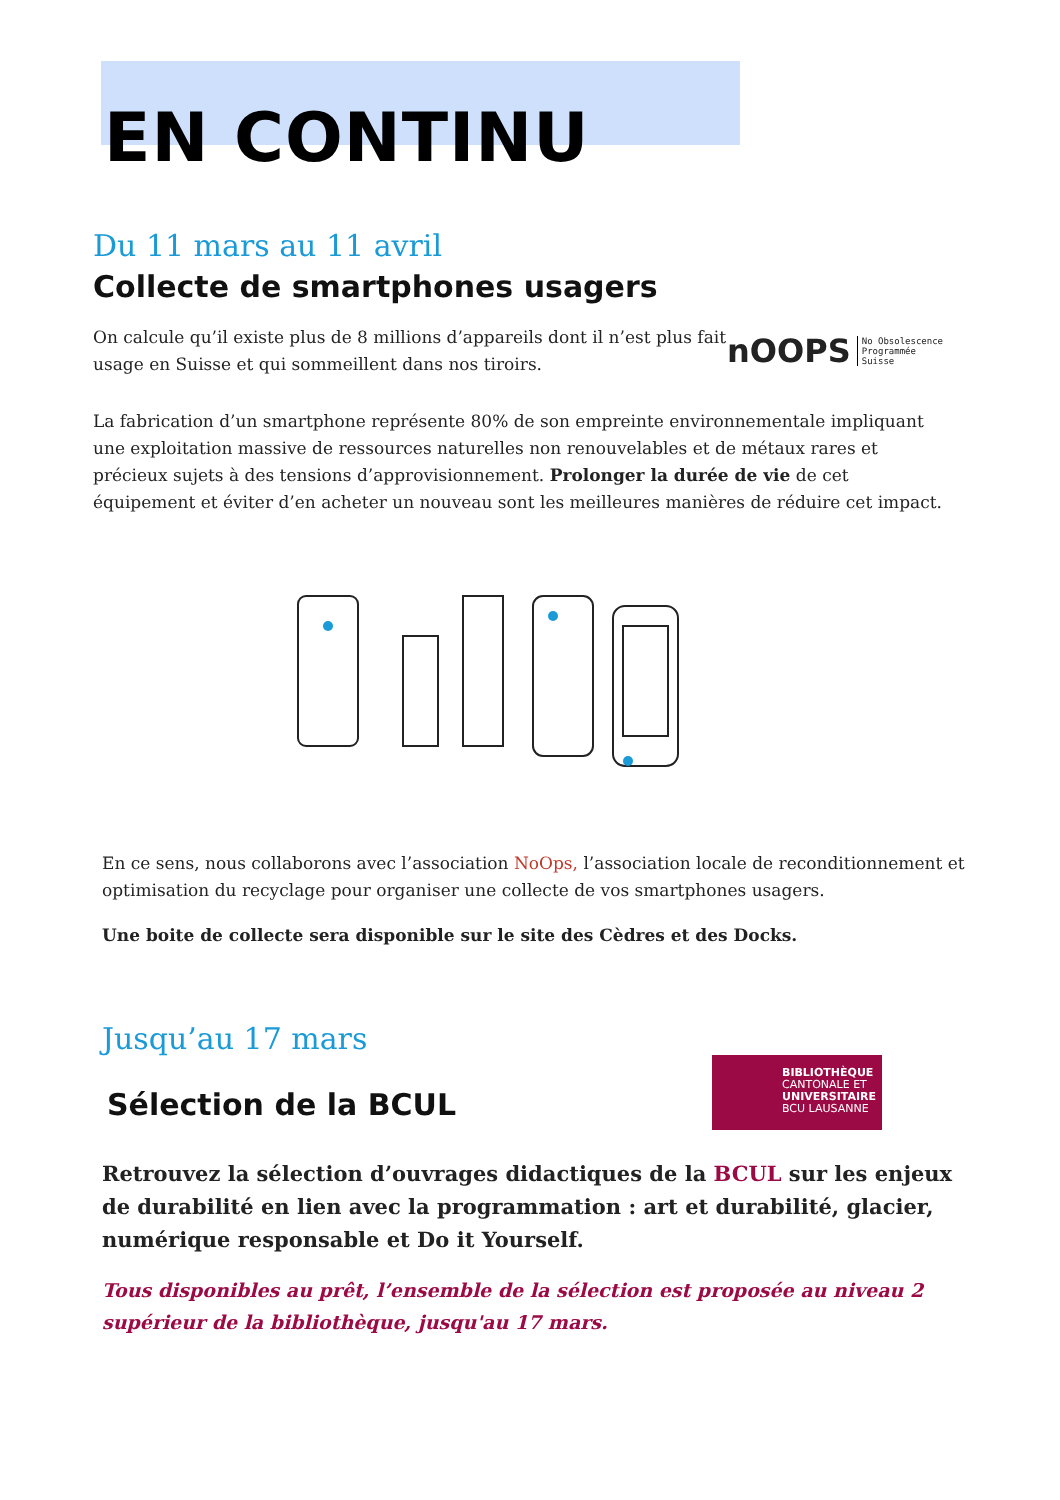EN CONTINU
Du 11 mars au 11 avril
Collecte de smartphones usagers
On calcule qu’il existe plus de 8 millions d’appareils dont il n’est plus fait
usage en Suisse et qui sommeillent dans nos tiroirs.
nOOPS No Obsolescence
Programmée
Suisse
La fabrication d’un smartphone représente 80% de son empreinte environnementale impliquant une exploitation massive de ressources naturelles non renouvelables et de métaux rares et précieux sujets à des tensions d’approvisionnement. Prolonger la durée de vie de cet équipement et éviter d’en acheter un nouveau sont les meilleures manières de réduire cet impact.
En ce sens, nous collaborons avec l’association NoOps, l’association locale de reconditionnement et optimisation du recyclage pour organiser une collecte de vos smartphones usagers.
Une boite de collecte sera disponible sur le site des Cèdres et des Docks.
Jusqu’au 17 mars
BIBLIOTHÈQUE
CANTONALE ET
UNIVERSITAIRE
BCU LAUSANNE
Sélection de la BCUL
Retrouvez la sélection d’ouvrages didactiques de la BCUL sur les enjeux de durabilité en lien avec la programmation : art et durabilité, glacier, numérique responsable et Do it Yourself.
Tous disponibles au prêt, l’ensemble de la sélection est proposée au niveau 2 supérieur de la bibliothèque, jusqu'au 17 mars.